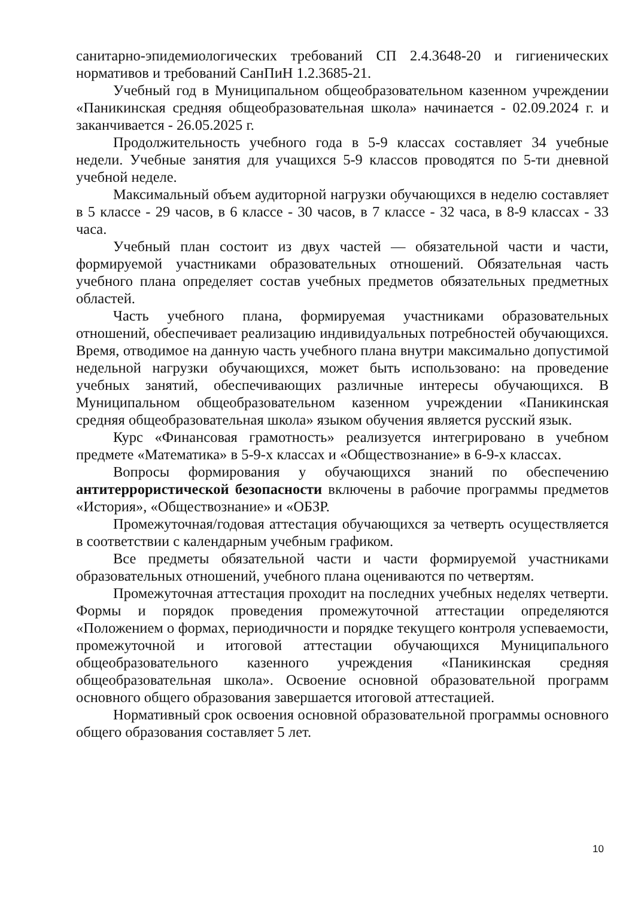санитарно-эпидемиологических требований СП 2.4.3648-20 и гигиенических нормативов и требований СанПиН 1.2.3685-21.
Учебный год в Муниципальном общеобразовательном казенном учреждении «Паникинская средняя общеобразовательная школа» начинается - 02.09.2024 г. и заканчивается - 26.05.2025 г.
Продолжительность учебного года в 5-9 классах составляет 34 учебные недели. Учебные занятия для учащихся 5-9 классов проводятся по 5-ти дневной учебной неделе.
Максимальный объем аудиторной нагрузки обучающихся в неделю составляет в 5 классе - 29 часов, в 6 классе - 30 часов, в 7 классе - 32 часа, в 8-9 классах - 33 часа.
Учебный план состоит из двух частей — обязательной части и части, формируемой участниками образовательных отношений. Обязательная часть учебного плана определяет состав учебных предметов обязательных предметных областей.
Часть учебного плана, формируемая участниками образовательных отношений, обеспечивает реализацию индивидуальных потребностей обучающихся. Время, отводимое на данную часть учебного плана внутри максимально допустимой недельной нагрузки обучающихся, может быть использовано: на проведение учебных занятий, обеспечивающих различные интересы обучающихся. В Муниципальном общеобразовательном казенном учреждении «Паникинская средняя общеобразовательная школа» языком обучения является русский язык.
Курс «Финансовая грамотность» реализуется интегрировано в учебном предмете «Математика» в 5-9-х классах и «Обществознание» в 6-9-х классах.
Вопросы формирования у обучающихся знаний по обеспечению антитеррористической безопасности включены в рабочие программы предметов «История», «Обществознание» и «ОБЗР.
Промежуточная/годовая аттестация обучающихся за четверть осуществляется в соответствии с календарным учебным графиком.
Все предметы обязательной части и части формируемой участниками образовательных отношений, учебного плана оцениваются по четвертям.
Промежуточная аттестация проходит на последних учебных неделях четверти. Формы и порядок проведения промежуточной аттестации определяются «Положением о формах, периодичности и порядке текущего контроля успеваемости, промежуточной и итоговой аттестации обучающихся Муниципального общеобразовательного казенного учреждения «Паникинская средняя общеобразовательная школа». Освоение основной образовательной программ основного общего образования завершается итоговой аттестацией.
Нормативный срок освоения основной образовательной программы основного общего образования составляет 5 лет.
10